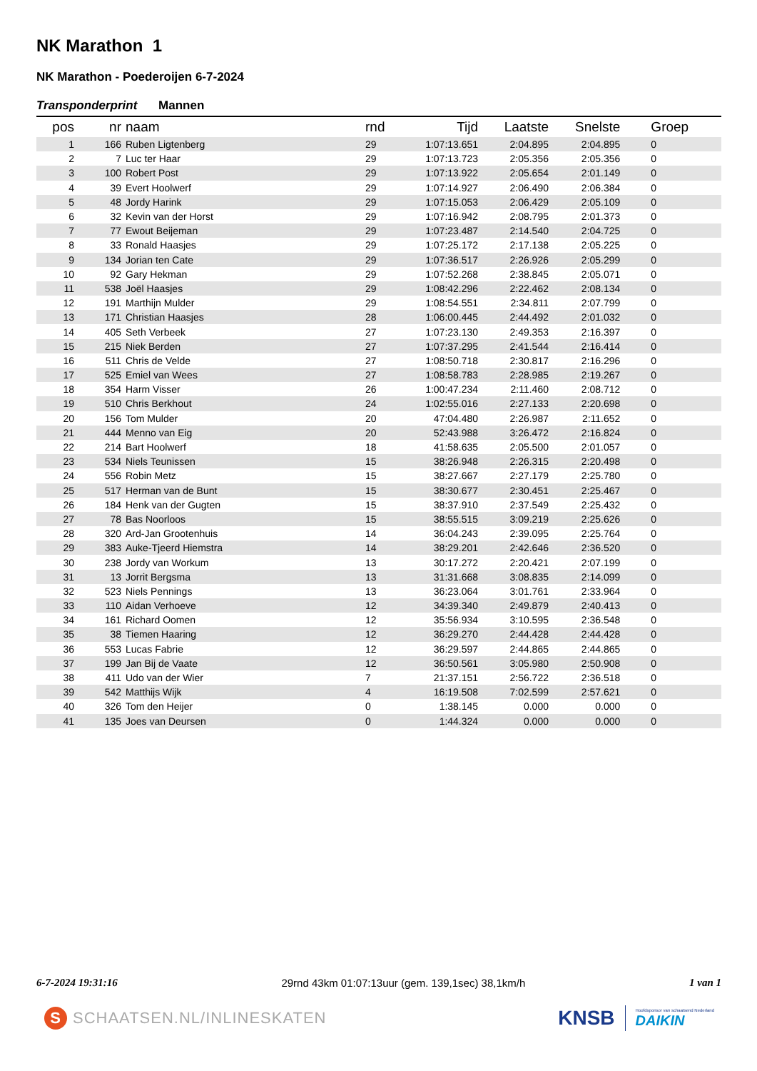NK Marathon 1
NK Marathon - Poederoijen 6-7-2024
Transponderprint Mannen
| pos | nr | naam | rnd | Tijd | Laatste | Snelste | Groep |
| --- | --- | --- | --- | --- | --- | --- | --- |
| 1 | 166 | Ruben Ligtenberg | 29 | 1:07:13.651 | 2:04.895 | 2:04.895 | 0 |
| 2 | 7 | Luc ter Haar | 29 | 1:07:13.723 | 2:05.356 | 2:05.356 | 0 |
| 3 | 100 | Robert Post | 29 | 1:07:13.922 | 2:05.654 | 2:01.149 | 0 |
| 4 | 39 | Evert Hoolwerf | 29 | 1:07:14.927 | 2:06.490 | 2:06.384 | 0 |
| 5 | 48 | Jordy Harink | 29 | 1:07:15.053 | 2:06.429 | 2:05.109 | 0 |
| 6 | 32 | Kevin van der Horst | 29 | 1:07:16.942 | 2:08.795 | 2:01.373 | 0 |
| 7 | 77 | Ewout Beijeman | 29 | 1:07:23.487 | 2:14.540 | 2:04.725 | 0 |
| 8 | 33 | Ronald Haasjes | 29 | 1:07:25.172 | 2:17.138 | 2:05.225 | 0 |
| 9 | 134 | Jorian ten Cate | 29 | 1:07:36.517 | 2:26.926 | 2:05.299 | 0 |
| 10 | 92 | Gary Hekman | 29 | 1:07:52.268 | 2:38.845 | 2:05.071 | 0 |
| 11 | 538 | Joël Haasjes | 29 | 1:08:42.296 | 2:22.462 | 2:08.134 | 0 |
| 12 | 191 | Marthijn Mulder | 29 | 1:08:54.551 | 2:34.811 | 2:07.799 | 0 |
| 13 | 171 | Christian Haasjes | 28 | 1:06:00.445 | 2:44.492 | 2:01.032 | 0 |
| 14 | 405 | Seth Verbeek | 27 | 1:07:23.130 | 2:49.353 | 2:16.397 | 0 |
| 15 | 215 | Niek Berden | 27 | 1:07:37.295 | 2:41.544 | 2:16.414 | 0 |
| 16 | 511 | Chris de Velde | 27 | 1:08:50.718 | 2:30.817 | 2:16.296 | 0 |
| 17 | 525 | Emiel van Wees | 27 | 1:08:58.783 | 2:28.985 | 2:19.267 | 0 |
| 18 | 354 | Harm Visser | 26 | 1:00:47.234 | 2:11.460 | 2:08.712 | 0 |
| 19 | 510 | Chris Berkhout | 24 | 1:02:55.016 | 2:27.133 | 2:20.698 | 0 |
| 20 | 156 | Tom Mulder | 20 | 47:04.480 | 2:26.987 | 2:11.652 | 0 |
| 21 | 444 | Menno van Eig | 20 | 52:43.988 | 3:26.472 | 2:16.824 | 0 |
| 22 | 214 | Bart Hoolwerf | 18 | 41:58.635 | 2:05.500 | 2:01.057 | 0 |
| 23 | 534 | Niels Teunissen | 15 | 38:26.948 | 2:26.315 | 2:20.498 | 0 |
| 24 | 556 | Robin Metz | 15 | 38:27.667 | 2:27.179 | 2:25.780 | 0 |
| 25 | 517 | Herman van de Bunt | 15 | 38:30.677 | 2:30.451 | 2:25.467 | 0 |
| 26 | 184 | Henk van der Gugten | 15 | 38:37.910 | 2:37.549 | 2:25.432 | 0 |
| 27 | 78 | Bas Noorloos | 15 | 38:55.515 | 3:09.219 | 2:25.626 | 0 |
| 28 | 320 | Ard-Jan Grootenhuis | 14 | 36:04.243 | 2:39.095 | 2:25.764 | 0 |
| 29 | 383 | Auke-Tjeerd Hiemstra | 14 | 38:29.201 | 2:42.646 | 2:36.520 | 0 |
| 30 | 238 | Jordy van Workum | 13 | 30:17.272 | 2:20.421 | 2:07.199 | 0 |
| 31 | 13 | Jorrit Bergsma | 13 | 31:31.668 | 3:08.835 | 2:14.099 | 0 |
| 32 | 523 | Niels Pennings | 13 | 36:23.064 | 3:01.761 | 2:33.964 | 0 |
| 33 | 110 | Aidan Verhoeve | 12 | 34:39.340 | 2:49.879 | 2:40.413 | 0 |
| 34 | 161 | Richard Oomen | 12 | 35:56.934 | 3:10.595 | 2:36.548 | 0 |
| 35 | 38 | Tiemen Haaring | 12 | 36:29.270 | 2:44.428 | 2:44.428 | 0 |
| 36 | 553 | Lucas Fabrie | 12 | 36:29.597 | 2:44.865 | 2:44.865 | 0 |
| 37 | 199 | Jan Bij de Vaate | 12 | 36:50.561 | 3:05.980 | 2:50.908 | 0 |
| 38 | 411 | Udo van der Wier | 7 | 21:37.151 | 2:56.722 | 2:36.518 | 0 |
| 39 | 542 | Matthijs Wijk | 4 | 16:19.508 | 7:02.599 | 2:57.621 | 0 |
| 40 | 326 | Tom den Heijer | 0 | 1:38.145 | 0.000 | 0.000 | 0 |
| 41 | 135 | Joes van Deursen | 0 | 1:44.324 | 0.000 | 0.000 | 0 |
6-7-2024 19:31:16 29rnd 43km 01:07:13uur (gem. 139,1sec) 38,1km/h 1 van 1
S SCHAATSEN.NL/INLINESKATEN
KNSB
Hoofdsponsor van schaatsend Nederland
DAIKIN